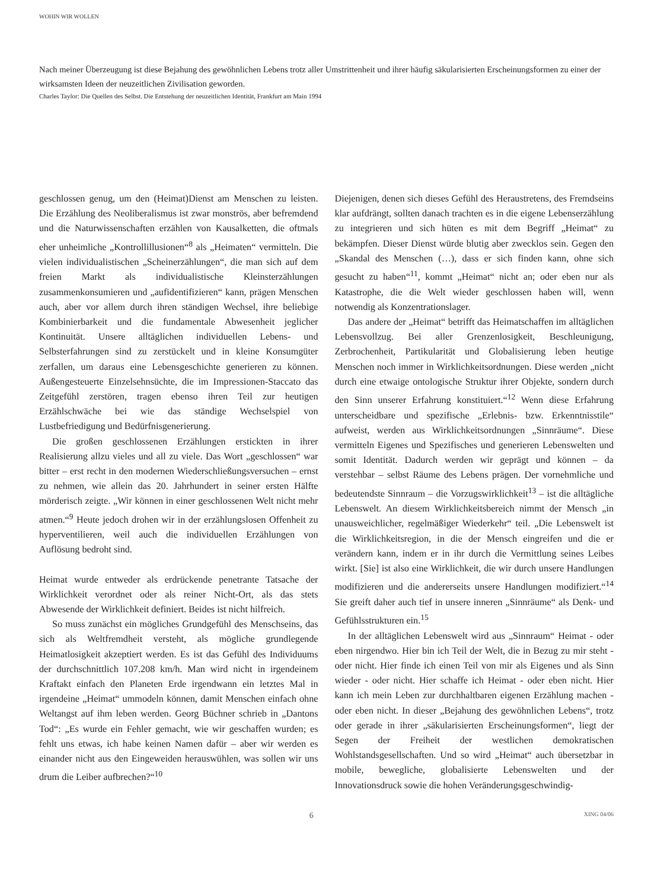WOHIN WIR WOLLEN
Nach meiner Überzeugung ist diese Bejahung des gewöhnlichen Lebens trotz aller Umstrittenheit und ihrer häufig säkularisierten Erscheinungsformen zu einer der wirksamsten Ideen der neuzeitlichen Zivilisation geworden.
Charles Taylor: Die Quellen des Selbst. Die Entstehung der neuzeitlichen Identität, Frankfurt am Main 1994
geschlossen genug, um den (Heimat)Dienst am Menschen zu leisten. Die Erzählung des Neoliberalismus ist zwar monströs, aber befremdend und die Naturwissenschaften erzählen von Kausalketten, die oftmals eher unheimliche „Kontrollillusionen“<sup>8</sup> als „Heimaten“ vermitteln. Die vielen individualistischen „Scheinerzählungen“, die man sich auf dem freien Markt als individualistische Kleinsterzählungen zusammenkonsumieren und „aufidentifizieren“ kann, prägen Menschen auch, aber vor allem durch ihren ständigen Wechsel, ihre beliebige Kombinierbarkeit und die fundamentale Abwesenheit jeglicher Kontinuität. Unsere alltäglichen individuellen Lebens- und Selbsterfahrungen sind zu zerstückelt und in kleine Konsumgüter zerfallen, um daraus eine Lebensgeschichte generieren zu können. Außengesteuerte Einzelsehnsüchte, die im Impressionen-Staccato das Zeitgefühl zerstören, tragen ebenso ihren Teil zur heutigen Erzählschwäche bei wie das ständige Wechselspiel von Lustbefriedigung und Bedürfnisgenerierung.
Die großen geschlossenen Erzählungen erstickten in ihrer Realisierung allzu vieles und all zu viele. Das Wort „geschlossen“ war bitter – erst recht in den modernen Wiederschließungsversuchen – ernst zu nehmen, wie allein das 20. Jahrhundert in seiner ersten Hälfte mörderisch zeigte. „Wir können in einer geschlossenen Welt nicht mehr atmen.“<sup>9</sup> Heute jedoch drohen wir in der erzählungslosen Offenheit zu hyperventilieren, weil auch die individuellen Erzählungen von Auflösung bedroht sind.
Heimat wurde entweder als erdrückende penetrante Tatsache der Wirklichkeit verordnet oder als reiner Nicht-Ort, als das stets Abwesende der Wirklichkeit definiert. Beides ist nicht hilfreich.
So muss zunächst ein mögliches Grundgefühl des Menschseins, das sich als Weltfremdheit versteht, als mögliche grundlegende Heimatlosigkeit akzeptiert werden. Es ist das Gefühl des Individuums der durchschnittlich 107.208 km/h. Man wird nicht in irgendeinem Kraftakt einfach den Planeten Erde irgendwann ein letztes Mal in irgendeine „Heimat“ ummodeln können, damit Menschen einfach ohne Weltangst auf ihm leben werden. Georg Büchner schrieb in „Dantons Tod“: „Es wurde ein Fehler gemacht, wie wir geschaffen wurden; es fehlt uns etwas, ich habe keinen Namen dafür – aber wir werden es einander nicht aus den Eingeweiden herauswühlen, was sollen wir uns drum die Leiber aufbrechen?“<sup>10</sup>
Diejenigen, denen sich dieses Gefühl des Heraustretens, des Fremdseins klar aufdrängt, sollten danach trachten es in die eigene Lebenserzählung zu integrieren und sich hüten es mit dem Begriff „Heimat“ zu bekämpfen. Dieser Dienst würde blutig aber zwecklos sein. Gegen den „Skandal des Menschen (…), dass er sich finden kann, ohne sich gesucht zu haben“<sup>11</sup>, kommt „Heimat“ nicht an; oder eben nur als Katastrophe, die die Welt wieder geschlossen haben will, wenn notwendig als Konzentrationslager.
Das andere der „Heimat“ betrifft das Heimatschaffen im alltäglichen Lebensvollzug. Bei aller Grenzenlosigkeit, Beschleunigung, Zerbrochenheit, Partikularität und Globalisierung leben heutige Menschen noch immer in Wirklichkeitsordnungen. Diese werden „nicht durch eine etwaige ontologische Struktur ihrer Objekte, sondern durch den Sinn unserer Erfahrung konstituiert.“<sup>12</sup> Wenn diese Erfahrung unterscheidbare und spezifische „Erlebnis- bzw. Erkenntnisstile“ aufweist, werden aus Wirklichkeitsordnungen „Sinnräume“. Diese vermitteln Eigenes und Spezifisches und generieren Lebenswelten und somit Identität. Dadurch werden wir geprägt und können – da verstehbar – selbst Räume des Lebens prägen. Der vornehmliche und bedeutendste Sinnraum – die Vorzugswirklichkeit<sup>13</sup> – ist die alltägliche Lebenswelt. An diesem Wirklichkeitsbereich nimmt der Mensch „in unausweichlicher, regelmäßiger Wiederkehr“ teil. „Die Lebenswelt ist die Wirklichkeitsregion, in die der Mensch eingreifen und die er verändern kann, indem er in ihr durch die Vermittlung seines Leibes wirkt. [Sie] ist also eine Wirklichkeit, die wir durch unsere Handlungen modifizieren und die andererseits unsere Handlungen modifiziert.“<sup>14</sup> Sie greift daher auch tief in unsere inneren „Sinnräume“ als Denk- und Gefühlsstrukturen ein.<sup>15</sup>
In der alltäglichen Lebenswelt wird aus „Sinnraum“ Heimat - oder eben nirgendwo. Hier bin ich Teil der Welt, die in Bezug zu mir steht - oder nicht. Hier finde ich einen Teil von mir als Eigenes und als Sinn wieder - oder nicht. Hier schaffe ich Heimat - oder eben nicht. Hier kann ich mein Leben zur durchhaltbaren eigenen Erzählung machen - oder eben nicht. In dieser „Bejahung des gewöhnlichen Lebens“, trotz oder gerade in ihrer „säkularisierten Erscheinungsformen“, liegt der Segen der Freiheit der westlichen demokratischen Wohlstandsgesellschaften. Und so wird „Heimat“ auch übersetzbar in mobile, bewegliche, globalisierte Lebenswelten und der Innovationsdruck sowie die hohen Veränderungsgeschwindig-
6 XING 04/06